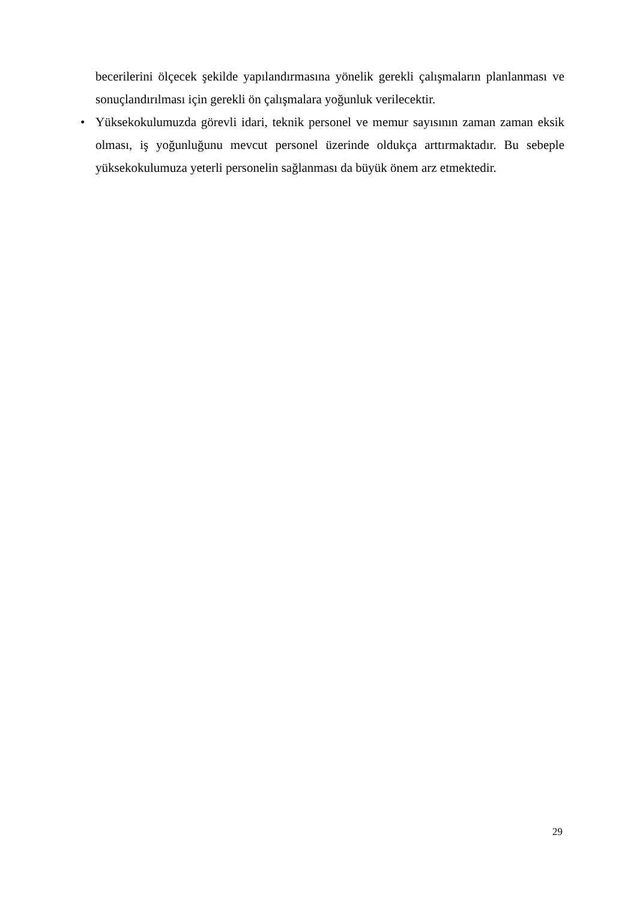becerilerini ölçecek şekilde yapılandırmasına yönelik gerekli çalışmaların planlanması ve sonuçlandırılması için gerekli ön çalışmalara yoğunluk verilecektir.
• Yüksekokulumuzda görevli idari, teknik personel ve memur sayısının zaman zaman eksik olması, iş yoğunluğunu mevcut personel üzerinde oldukça arttırmaktadır. Bu sebeple yüksekokulumuza yeterli personelin sağlanması da büyük önem arz etmektedir.
29